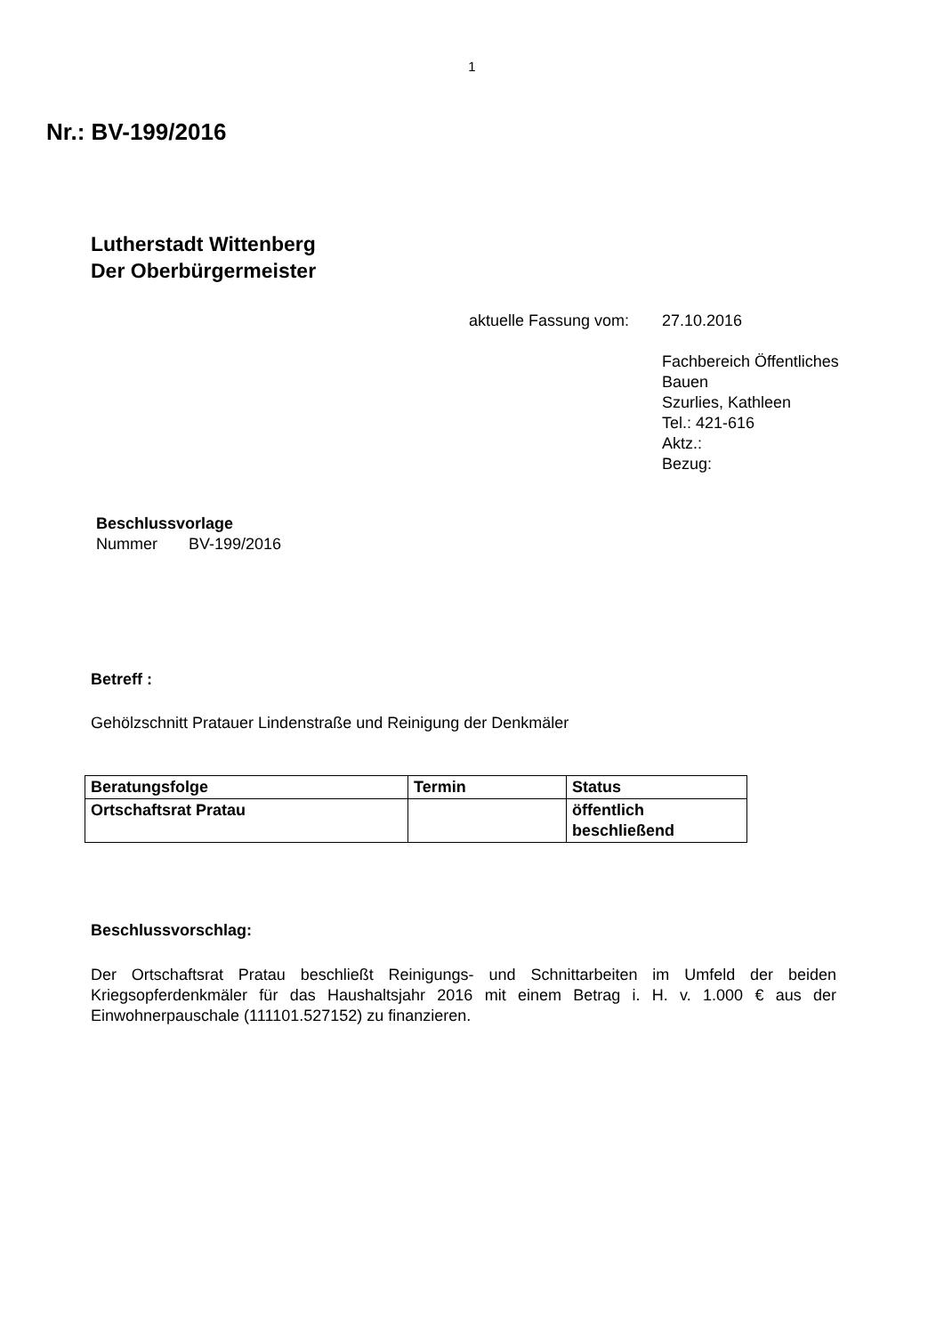1
Nr.: BV-199/2016
Lutherstadt Wittenberg
Der Oberbürgermeister
aktuelle Fassung vom:
27.10.2016
Fachbereich Öffentliches
Bauen
Szurlies, Kathleen
Tel.: 421-616
Aktz.:
Bezug:
Beschlussvorlage
Nummer BV-199/2016
Betreff :
Gehölzschnitt Pratauer Lindenstraße und Reinigung der Denkmäler
| Beratungsfolge | Termin | Status |
| --- | --- | --- |
| Ortschaftsrat Pratau | | öffentlich beschließend |
Beschlussvorschlag:
Der Ortschaftsrat Pratau beschließt Reinigungs- und Schnittarbeiten im Umfeld der beiden Kriegsopferdenkmäler für das Haushaltsjahr 2016 mit einem Betrag i. H. v. 1.000 € aus der Einwohnerpauschale (111101.527152) zu finanzieren.